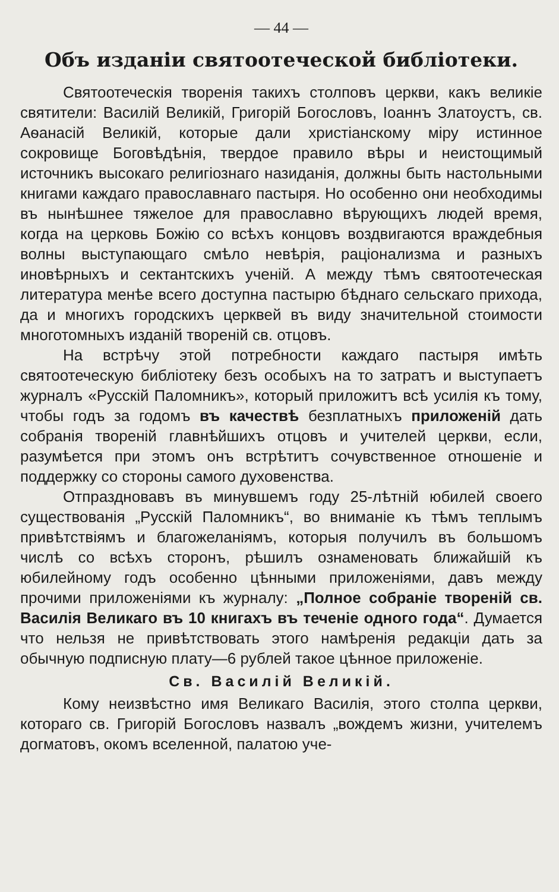— 44 —
Объ изданіи святоотеческой библіотеки.
Святоотеческія творенія такихъ столповъ церкви, какъ великіе святители: Василій Великій, Григорій Богословъ, Іоаннъ Златоустъ, св. Аѳанасій Великій, которые дали христіанскому міру истинное сокровище Боговѣдѣнія, твердое правило вѣры и неистощимый источникъ высокаго религіознаго назиданія, должны быть настольными книгами каждаго православнаго пастыря. Но особенно они необходимы въ нынѣшнее тяжелое для православно вѣрующихъ людей время, когда на церковь Божію со всѣхъ концовъ воздвигаются враждебныя волны выступающаго смѣло невѣрія, раціонализма и разныхъ иновѣрныхъ и сектантскихъ ученій. А между тѣмъ святоотеческая литература менѣе всего доступна пастырю бѣднаго сельскаго прихода, да и многихъ городскихъ церквей въ виду значительной стоимости многотомныхъ изданій твореній св. отцовъ.
На встрѣчу этой потребности каждаго пастыря имѣть святоотеческую библіотеку безъ особыхъ на то затратъ и выступаетъ журналъ «Русскій Паломникъ», который приложитъ всѣ усилія къ тому, чтобы годъ за годомъ въ качествѣ безплатныхъ приложеній дать собранія твореній главнѣйшихъ отцовъ и учителей церкви, если, разумѣется при этомъ онъ встрѣтитъ сочувственное отношеніе и поддержку со стороны самого духовенства.
Отпраздновавъ въ минувшемъ году 25-лѣтній юбилей своего существованія „Русскій Паломникъ“, во вниманіе къ тѣмъ теплымъ привѣтствіямъ и благожеланіямъ, которыя получилъ въ большомъ числѣ со всѣхъ сторонъ, рѣшилъ ознаменовать ближайшій къ юбилейному годъ особенно цѣнными приложеніями, давъ между прочими приложеніями къ журналу: „Полное собраніе твореній св. Василія Великаго въ 10 книгахъ въ теченіе одного года“. Думается что нельзя не привѣтствовать этого намѣренія редакціи дать за обычную подписную плату—6 рублей такое цѣнное приложеніе.
Св. Василій Великій.
Кому неизвѣстно имя Великаго Василія, этого столпа церкви, котораго св. Григорій Богословъ назвалъ „вождемъ жизни, учителемъ догматовъ, окомъ вселенной, палатою уче-